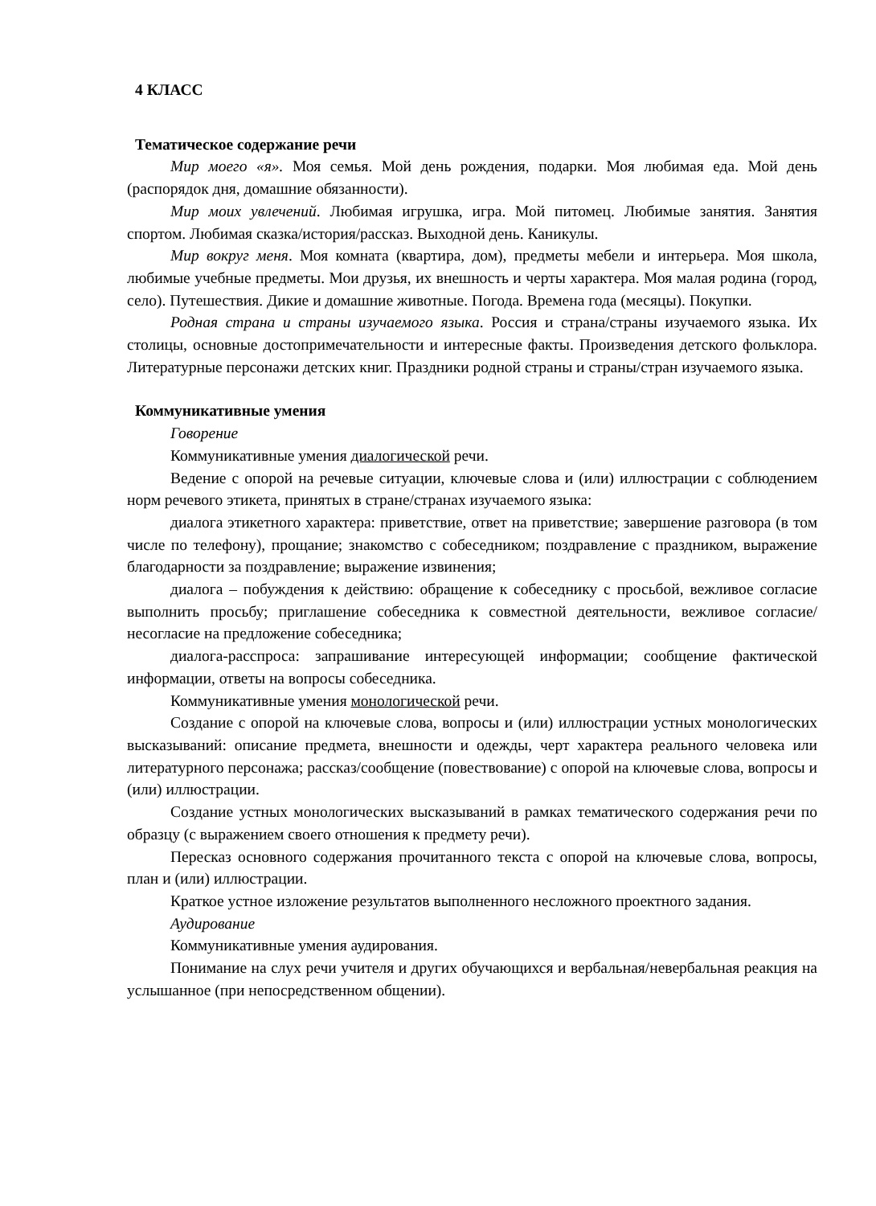4 КЛАСС
Тематическое содержание речи
Мир моего «я». Моя семья. Мой день рождения, подарки. Моя любимая еда. Мой день (распорядок дня, домашние обязанности).
Мир моих увлечений. Любимая игрушка, игра. Мой питомец. Любимые занятия. Занятия спортом. Любимая сказка/история/рассказ. Выходной день. Каникулы.
Мир вокруг меня. Моя комната (квартира, дом), предметы мебели и интерьера. Моя школа, любимые учебные предметы. Мои друзья, их внешность и черты характера. Моя малая родина (город, село). Путешествия. Дикие и домашние животные. Погода. Времена года (месяцы). Покупки.
Родная страна и страны изучаемого языка. Россия и страна/страны изучаемого языка. Их столицы, основные достопримечательности и интересные факты. Произведения детского фольклора. Литературные персонажи детских книг. Праздники родной страны и страны/стран изучаемого языка.
Коммуникативные умения
Говорение
Коммуникативные умения диалогической речи.
Ведение с опорой на речевые ситуации, ключевые слова и (или) иллюстрации с соблюдением норм речевого этикета, принятых в стране/странах изучаемого языка:
диалога этикетного характера: приветствие, ответ на приветствие; завершение разговора (в том числе по телефону), прощание; знакомство с собеседником; поздравление с праздником, выражение благодарности за поздравление; выражение извинения;
диалога – побуждения к действию: обращение к собеседнику с просьбой, вежливое согласие выполнить просьбу; приглашение собеседника к совместной деятельности, вежливое согласие/несогласие на предложение собеседника;
диалога-расспроса: запрашивание интересующей информации; сообщение фактической информации, ответы на вопросы собеседника.
Коммуникативные умения монологической речи.
Создание с опорой на ключевые слова, вопросы и (или) иллюстрации устных монологических высказываний: описание предмета, внешности и одежды, черт характера реального человека или литературного персонажа; рассказ/сообщение (повествование) с опорой на ключевые слова, вопросы и (или) иллюстрации.
Создание устных монологических высказываний в рамках тематического содержания речи по образцу (с выражением своего отношения к предмету речи).
Пересказ основного содержания прочитанного текста с опорой на ключевые слова, вопросы, план и (или) иллюстрации.
Краткое устное изложение результатов выполненного несложного проектного задания.
Аудирование
Коммуникативные умения аудирования.
Понимание на слух речи учителя и других обучающихся и вербальная/невербальная реакция на услышанное (при непосредственном общении).